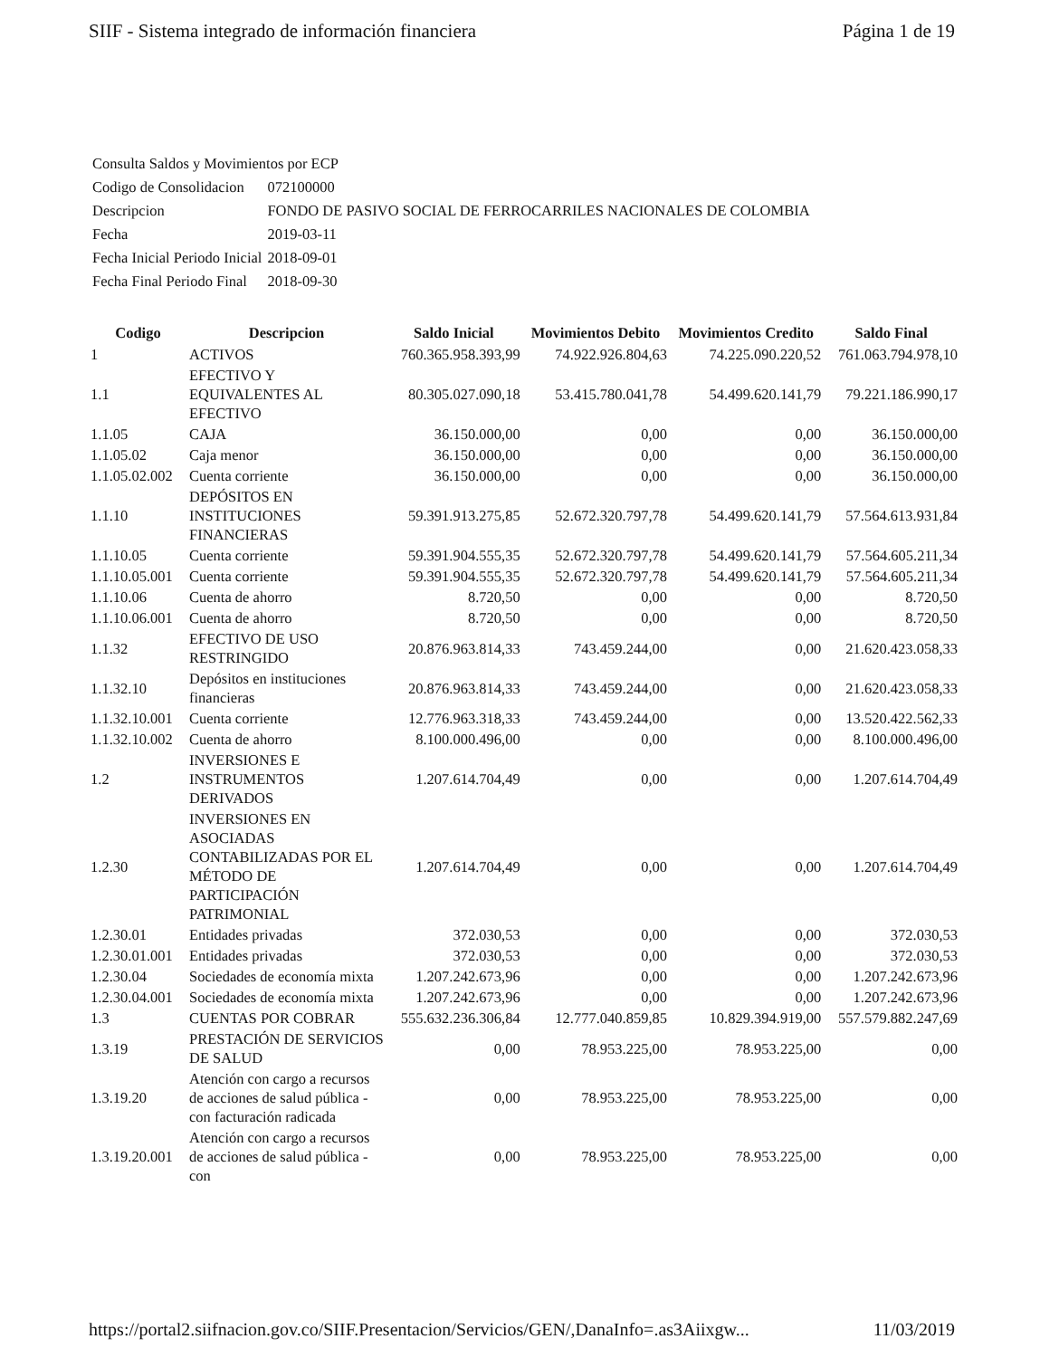SIIF - Sistema integrado de información financiera Página 1 de 19
| Consulta Saldos y Movimientos por ECP | |
| Codigo de Consolidacion | 072100000 |
| Descripcion | FONDO DE PASIVO SOCIAL DE FERROCARRILES NACIONALES DE COLOMBIA |
| Fecha | 2019-03-11 |
| Fecha Inicial Periodo Inicial | 2018-09-01 |
| Fecha Final Periodo Final | 2018-09-30 |
| Codigo | Descripcion | Saldo Inicial | Movimientos Debito | Movimientos Credito | Saldo Final |
| --- | --- | --- | --- | --- | --- |
| 1 | ACTIVOS | 760.365.958.393,99 | 74.922.926.804,63 | 74.225.090.220,52 | 761.063.794.978,10 |
| 1.1 | EFECTIVO Y EQUIVALENTES AL EFECTIVO | 80.305.027.090,18 | 53.415.780.041,78 | 54.499.620.141,79 | 79.221.186.990,17 |
| 1.1.05 | CAJA | 36.150.000,00 | 0,00 | 0,00 | 36.150.000,00 |
| 1.1.05.02 | Caja menor | 36.150.000,00 | 0,00 | 0,00 | 36.150.000,00 |
| 1.1.05.02.002 | Cuenta corriente | 36.150.000,00 | 0,00 | 0,00 | 36.150.000,00 |
| 1.1.10 | DEPÓSITOS EN INSTITUCIONES FINANCIERAS | 59.391.913.275,85 | 52.672.320.797,78 | 54.499.620.141,79 | 57.564.613.931,84 |
| 1.1.10.05 | Cuenta corriente | 59.391.904.555,35 | 52.672.320.797,78 | 54.499.620.141,79 | 57.564.605.211,34 |
| 1.1.10.05.001 | Cuenta corriente | 59.391.904.555,35 | 52.672.320.797,78 | 54.499.620.141,79 | 57.564.605.211,34 |
| 1.1.10.06 | Cuenta de ahorro | 8.720,50 | 0,00 | 0,00 | 8.720,50 |
| 1.1.10.06.001 | Cuenta de ahorro | 8.720,50 | 0,00 | 0,00 | 8.720,50 |
| 1.1.32 | EFECTIVO DE USO RESTRINGIDO | 20.876.963.814,33 | 743.459.244,00 | 0,00 | 21.620.423.058,33 |
| 1.1.32.10 | Depósitos en instituciones financieras | 20.876.963.814,33 | 743.459.244,00 | 0,00 | 21.620.423.058,33 |
| 1.1.32.10.001 | Cuenta corriente | 12.776.963.318,33 | 743.459.244,00 | 0,00 | 13.520.422.562,33 |
| 1.1.32.10.002 | Cuenta de ahorro | 8.100.000.496,00 | 0,00 | 0,00 | 8.100.000.496,00 |
| 1.2 | INVERSIONES E INSTRUMENTOS DERIVADOS | 1.207.614.704,49 | 0,00 | 0,00 | 1.207.614.704,49 |
| 1.2.30 | INVERSIONES EN ASOCIADAS CONTABILIZADAS POR EL MÉTODO DE PARTICIPACIÓN PATRIMONIAL | 1.207.614.704,49 | 0,00 | 0,00 | 1.207.614.704,49 |
| 1.2.30.01 | Entidades privadas | 372.030,53 | 0,00 | 0,00 | 372.030,53 |
| 1.2.30.01.001 | Entidades privadas | 372.030,53 | 0,00 | 0,00 | 372.030,53 |
| 1.2.30.04 | Sociedades de economía mixta | 1.207.242.673,96 | 0,00 | 0,00 | 1.207.242.673,96 |
| 1.2.30.04.001 | Sociedades de economía mixta | 1.207.242.673,96 | 0,00 | 0,00 | 1.207.242.673,96 |
| 1.3 | CUENTAS POR COBRAR | 555.632.236.306,84 | 12.777.040.859,85 | 10.829.394.919,00 | 557.579.882.247,69 |
| 1.3.19 | PRESTACIÓN DE SERVICIOS DE SALUD | 0,00 | 78.953.225,00 | 78.953.225,00 | 0,00 |
| 1.3.19.20 | Atención con cargo a recursos de acciones de salud pública - con facturación radicada | 0,00 | 78.953.225,00 | 78.953.225,00 | 0,00 |
| 1.3.19.20.001 | Atención con cargo a recursos de acciones de salud pública - con | 0,00 | 78.953.225,00 | 78.953.225,00 | 0,00 |
https://portal2.siifnacion.gov.co/SIIF.Presentacion/Servicios/GEN/,DanaInfo=.as3Aiixgw... 11/03/2019